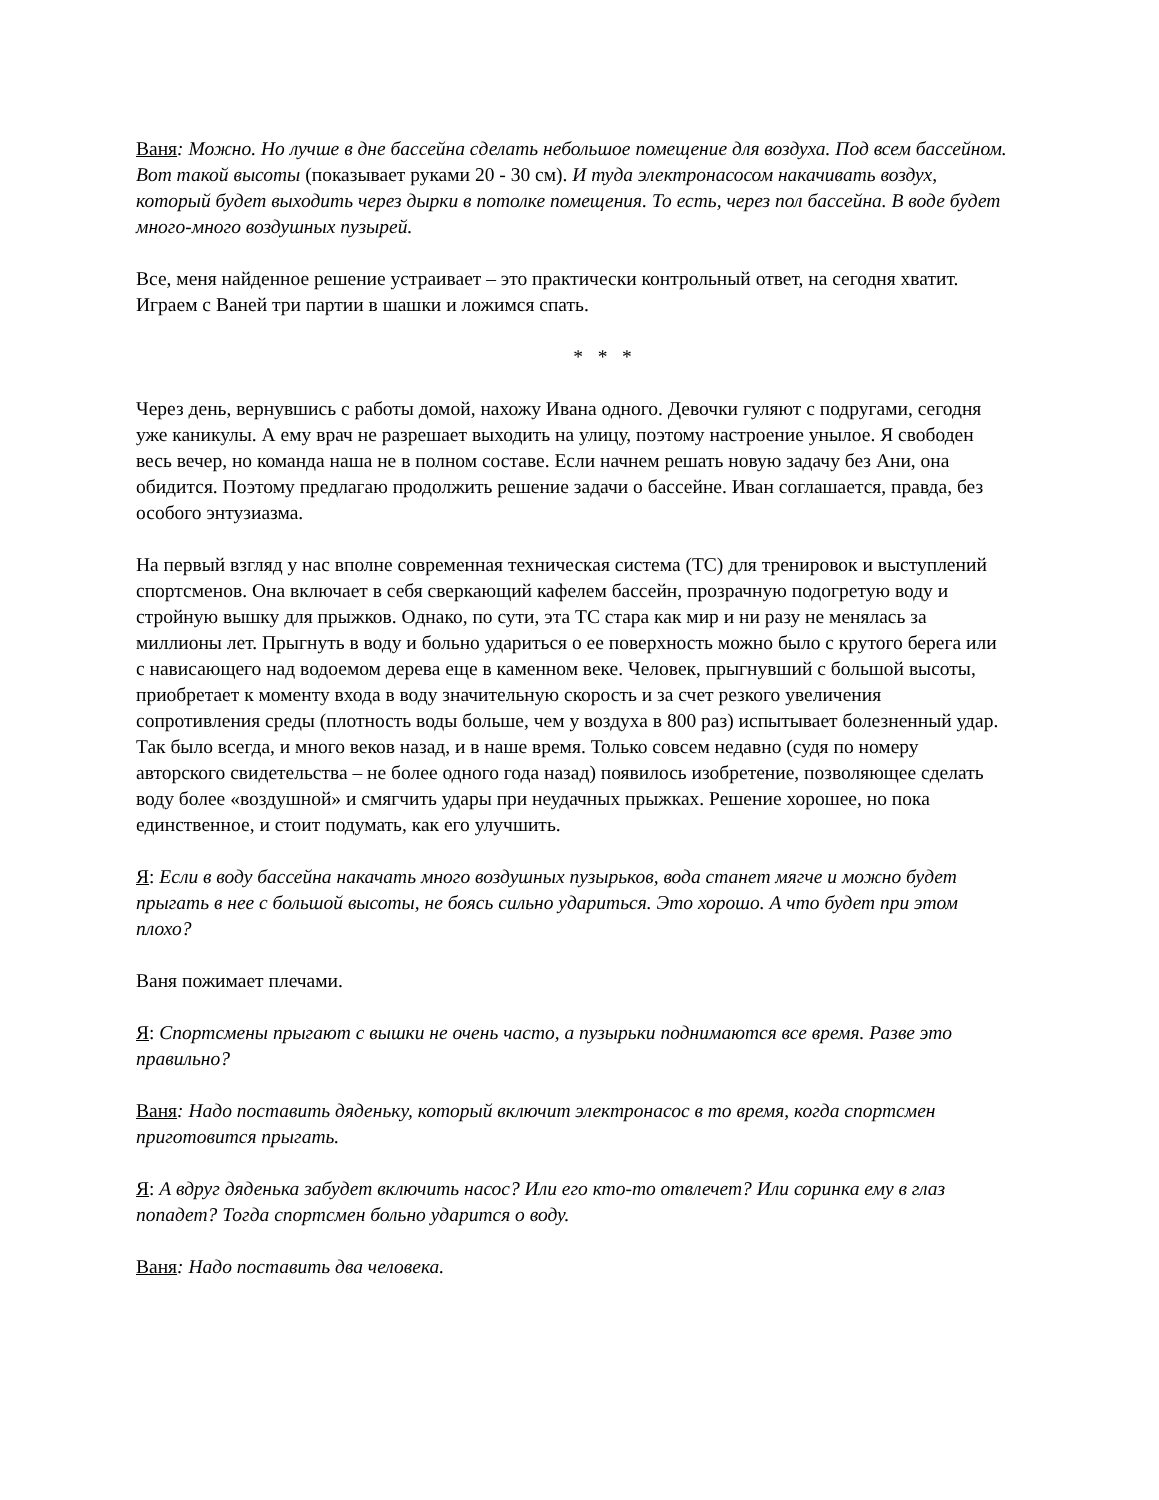Ваня: Можно. Но лучше в дне бассейна сделать небольшое помещение для воздуха. Под всем бассейном. Вот такой высоты (показывает руками 20 - 30 см). И туда электронасосом накачивать воздух, который будет выходить через дырки в потолке помещения. То есть, через пол бассейна. В воде будет много-много воздушных пузырей.
Все, меня найденное решение устраивает – это практически контрольный ответ, на сегодня хватит. Играем с Ваней три партии в шашки и ложимся спать.
* * *
Через день, вернувшись с работы домой, нахожу Ивана одного. Девочки гуляют с подругами, сегодня уже каникулы. А ему врач не разрешает выходить на улицу, поэтому настроение унылое. Я свободен весь вечер, но команда наша не в полном составе. Если начнем решать новую задачу без Ани, она обидится. Поэтому предлагаю продолжить решение задачи о бассейне. Иван соглашается, правда, без особого энтузиазма.
На первый взгляд у нас вполне современная техническая система (ТС) для тренировок и выступлений спортсменов. Она включает в себя сверкающий кафелем бассейн, прозрачную подогретую воду и стройную вышку для прыжков. Однако, по сути, эта ТС стара как мир и ни разу не менялась за миллионы лет. Прыгнуть в воду и больно удариться о ее поверхность можно было с крутого берега или с нависающего над водоемом дерева еще в каменном веке. Человек, прыгнувший с большой высоты, приобретает к моменту входа в воду значительную скорость и за счет резкого увеличения сопротивления среды (плотность воды больше, чем у воздуха в 800 раз) испытывает болезненный удар. Так было всегда, и много веков назад, и в наше время. Только совсем недавно (судя по номеру авторского свидетельства – не более одного года назад) появилось изобретение, позволяющее сделать воду более «воздушной» и смягчить удары при неудачных прыжках. Решение хорошее, но пока единственное, и стоит подумать, как его улучшить.
Я: Если в воду бассейна накачать много воздушных пузырьков, вода станет мягче и можно будет прыгать в нее с большой высоты, не боясь сильно удариться. Это хорошо. А что будет при этом плохо?
Ваня пожимает плечами.
Я: Спортсмены прыгают с вышки не очень часто, а пузырьки поднимаются все время. Разве это правильно?
Ваня: Надо поставить дяденьку, который включит электронасос в то время, когда спортсмен приготовится прыгать.
Я: А вдруг дяденька забудет включить насос? Или его кто-то отвлечет? Или соринка ему в глаз попадет? Тогда спортсмен больно ударится о воду.
Ваня: Надо поставить два человека.